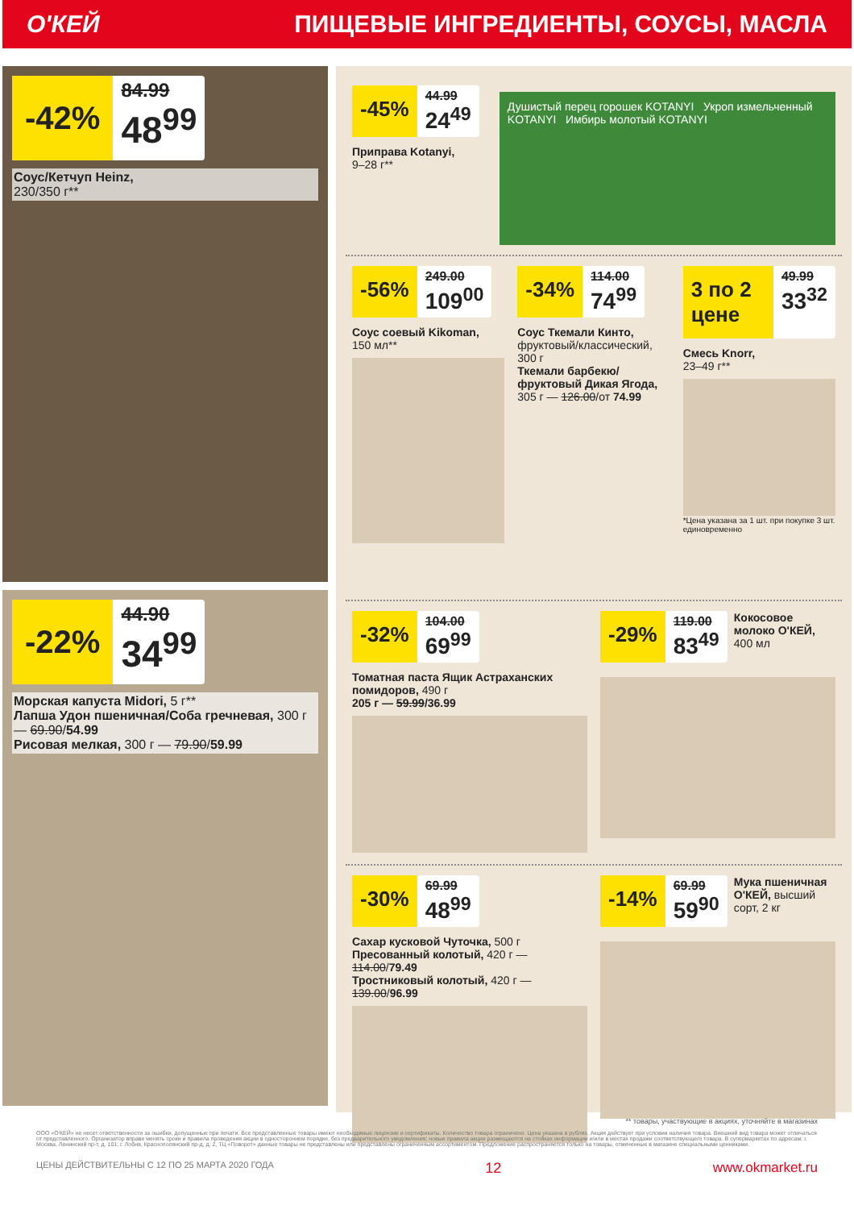О'КЕЙ ПИЩЕВЫЕ ИНГРЕДИЕНТЫ, СОУСЫ, МАСЛА
-42%
84.99
48<sup>99</sup>
Соус/Кетчуп Heinz,
230/350 г**
-22%
44.90
34<sup>99</sup>
Морская капуста Midori, 5 г**
Лапша Удон пшеничная/Соба гречневая, 300 г — 69.90/54.99
Рисовая мелкая, 300 г — 79.90/59.99
-45%
44.99
24<sup>49</sup>
Приправа Kotanyi,
9–28 г**
Душистый перец горошек KOTANYI Укроп измельченный KOTANYI Имбирь молотый KOTANYI
-56%
249.00
109<sup>00</sup>
Соус соевый Kikoman,
150 мл**
-34%
114.00
74<sup>99</sup>
Соус Ткемали Кинто,
фруктовый/классический, 300 г
Ткемали барбекю/ фруктовый Дикая Ягода, 305 г — 126.00/от 74.99
3 по 2 цене
49.99
33<sup>32</sup>
Смесь Knorr,
23–49 г**
*Цена указана за 1 шт. при покупке 3 шт. единовременно
-32%
104.00
69<sup>99</sup>
Томатная паста Ящик Астраханских помидоров, 490 г
205 г — 59.99/36.99
-29%
119.00
83<sup>49</sup>
Кокосовое молоко О'КЕЙ, 400 мл
-30%
69.99
48<sup>99</sup>
Сахар кусковой Чуточка, 500 г
Пресованный колотый, 420 г — 114.00/79.49
Тростниковый колотый, 420 г — 139.00/96.99
-14%
69.99
59<sup>90</sup>
Мука пшеничная О'КЕЙ, высший сорт, 2 кг
** товары, участвующие в акциях, уточняйте в магазинах
ООО «О'КЕЙ» не несет ответственности за ошибки, допущенные при печати. Все представленные товары имеют необходимые лицензии и сертификаты. Количество товара ограничено. Цена указана в рублях. Акция действует при условии наличия товара. Внешний вид товара может отличаться от представленного. Организатор вправе менять сроки и правила проведения акции в одностороннем порядке, без предварительного уведомления; новые правила акции размещаются на стойках информации и/или в местах продажи соответствующего товара. В супермаркетах по адресам: г. Москва, Ленинский пр-т, д. 101; г. Лобня, Краснополянский пр-д, д. 2, ТЦ «Поворот» данные товары не представлены или представлены ограниченным ассортиментом. Предложение распространяется только на товары, отмеченные в магазине специальными ценниками.
ЦЕНЫ ДЕЙСТВИТЕЛЬНЫ С 12 ПО 25 МАРТА 2020 ГОДА 12 www.okmarket.ru